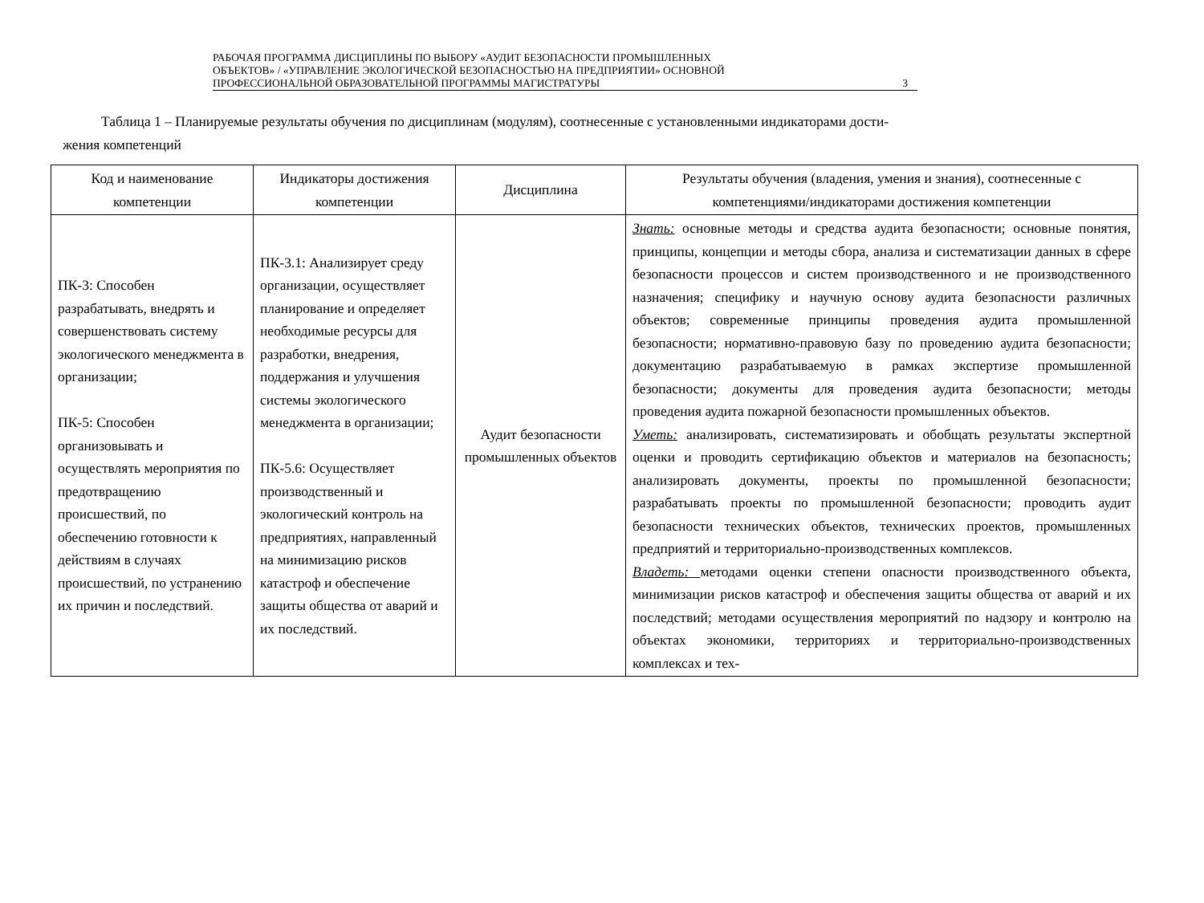РАБОЧАЯ ПРОГРАММА ДИСЦИПЛИНЫ ПО ВЫБОРУ «АУДИТ БЕЗОПАСНОСТИ ПРОМЫШЛЕННЫХ
ОБЪЕКТОВ» / «УПРАВЛЕНИЕ ЭКОЛОГИЧЕСКОЙ БЕЗОПАСНОСТЬЮ НА ПРЕДПРИЯТИИ» ОСНОВНОЙ
ПРОФЕССИОНАЛЬНОЙ ОБРАЗОВАТЕЛЬНОЙ ПРОГРАММЫ МАГИСТРАТУРЫ
3
Таблица 1 – Планируемые результаты обучения по дисциплинам (модулям), соотнесенные с установленными индикаторами дости-
жения компетенций
| Код и наименование компетенции | Индикаторы достижения компетенции | Дисциплина | Результаты обучения (владения, умения и знания), соотнесенные с компетенциями/индикаторами достижения компетенции |
| --- | --- | --- | --- |
| ПК-3: Способен разрабатывать, внедрять и совершенствовать систему экологического менеджмента в организации; ПК-5: Способен организовывать и осуществлять мероприятия по предотвращению происшествий, по обеспечению готовности к действиям в случаях происшествий, по устранению их причин и последствий. | ПК-3.1: Анализирует среду организации, осуществляет планирование и определяет необходимые ресурсы для разработки, внедрения, поддержания и улучшения системы экологического менеджмента в организации; ПК-5.6: Осуществляет производственный и экологический контроль на предприятиях, направленный на минимизацию рисков катастроф и обеспечение защиты общества от аварий и их последствий. | Аудит безопасности промышленных объектов | Знать: основные методы и средства аудита безопасности; основные понятия, принципы, концепции и методы сбора, анализа и систематизации данных в сфере безопасности процессов и систем производственного и не производственного назначения; специфику и научную основу аудита безопасности различных объектов; современные принципы проведения аудита промышленной безопасности; нормативно-правовую базу по проведению аудита безопасности; документацию разрабатываемую в рамках экспертизе промышленной безопасности; документы для проведения аудита безопасности; методы проведения аудита пожарной безопасности промышленных объектов. Уметь: анализировать, систематизировать и обобщать результаты экспертной оценки и проводить сертификацию объектов и материалов на безопасность; анализировать документы, проекты по промышленной безопасности; разрабатывать проекты по промышленной безопасности; проводить аудит безопасности технических объектов, технических проектов, промышленных предприятий и территориально-производственных комплексов. Владеть: методами оценки степени опасности производственного объекта, минимизации рисков катастроф и обеспечения защиты общества от аварий и их последствий; методами осуществления мероприятий по надзору и контролю на объектах экономики, территориях и территориально-производственных комплексах и тех- |